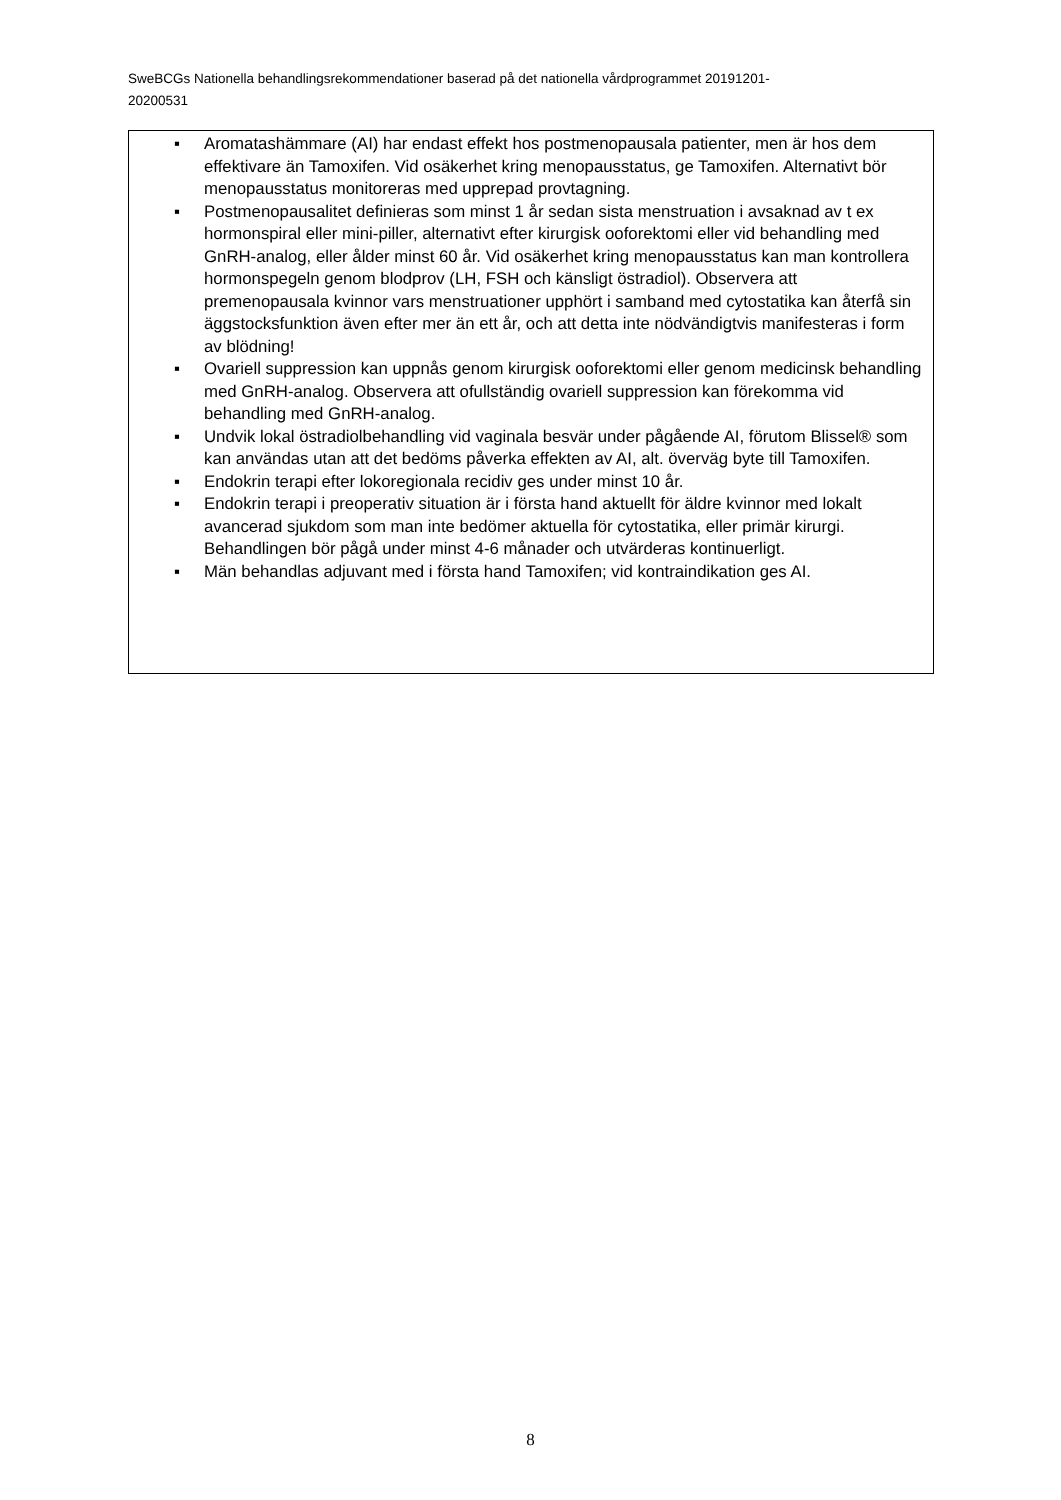SweBCGs Nationella behandlingsrekommendationer baserad på det nationella vårdprogrammet 20191201-
20200531
▪ Aromatashämmare (AI) har endast effekt hos postmenopausala patienter, men är hos dem effektivare än Tamoxifen. Vid osäkerhet kring menopausstatus, ge Tamoxifen. Alternativt bör menopausstatus monitoreras med upprepad provtagning.
▪ Postmenopausalitet definieras som minst 1 år sedan sista menstruation i avsaknad av t ex hormonspiral eller mini-piller, alternativt efter kirurgisk ooforektomi eller vid behandling med GnRH-analog, eller ålder minst 60 år. Vid osäkerhet kring menopausstatus kan man kontrollera hormonspegeln genom blodprov (LH, FSH och känsligt östradiol). Observera att premenopausala kvinnor vars menstruationer upphört i samband med cytostatika kan återfå sin äggstocksfunktion även efter mer än ett år, och att detta inte nödvändigtvis manifesteras i form av blödning!
▪ Ovariell suppression kan uppnås genom kirurgisk ooforektomi eller genom medicinsk behandling med GnRH-analog. Observera att ofullständig ovariell suppression kan förekomma vid behandling med GnRH-analog.
▪ Undvik lokal östradiolbehandling vid vaginala besvär under pågående AI, förutom Blissel® som kan användas utan att det bedöms påverka effekten av AI, alt. överväg byte till Tamoxifen.
▪ Endokrin terapi efter lokoregionala recidiv ges under minst 10 år.
▪ Endokrin terapi i preoperativ situation är i första hand aktuellt för äldre kvinnor med lokalt avancerad sjukdom som man inte bedömer aktuella för cytostatika, eller primär kirurgi. Behandlingen bör pågå under minst 4-6 månader och utvärderas kontinuerligt.
▪ Män behandlas adjuvant med i första hand Tamoxifen; vid kontraindikation ges AI.
8